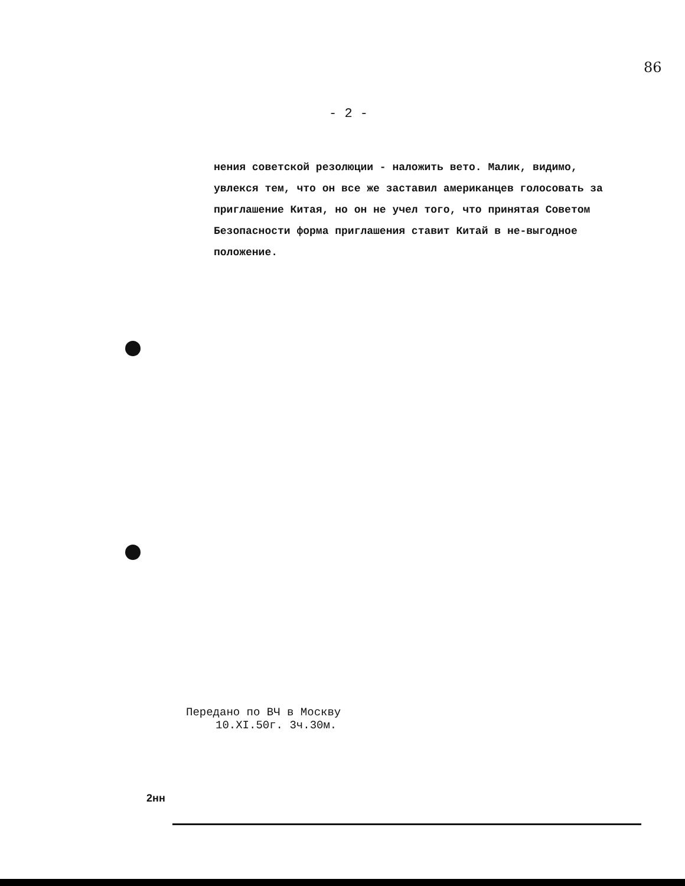86
- 2 -
нения советской резолюции - наложить вето. Малик, видимо, увлекся тем, что он все же заставил американцев голосовать за приглашение Китая, но он не учел того, что принятая Советом Безопасности форма приглашения ставит Китай в не-выгодное положение.
Передано по ВЧ в Москву
10.XI.50г. 3ч.30м.
2нн